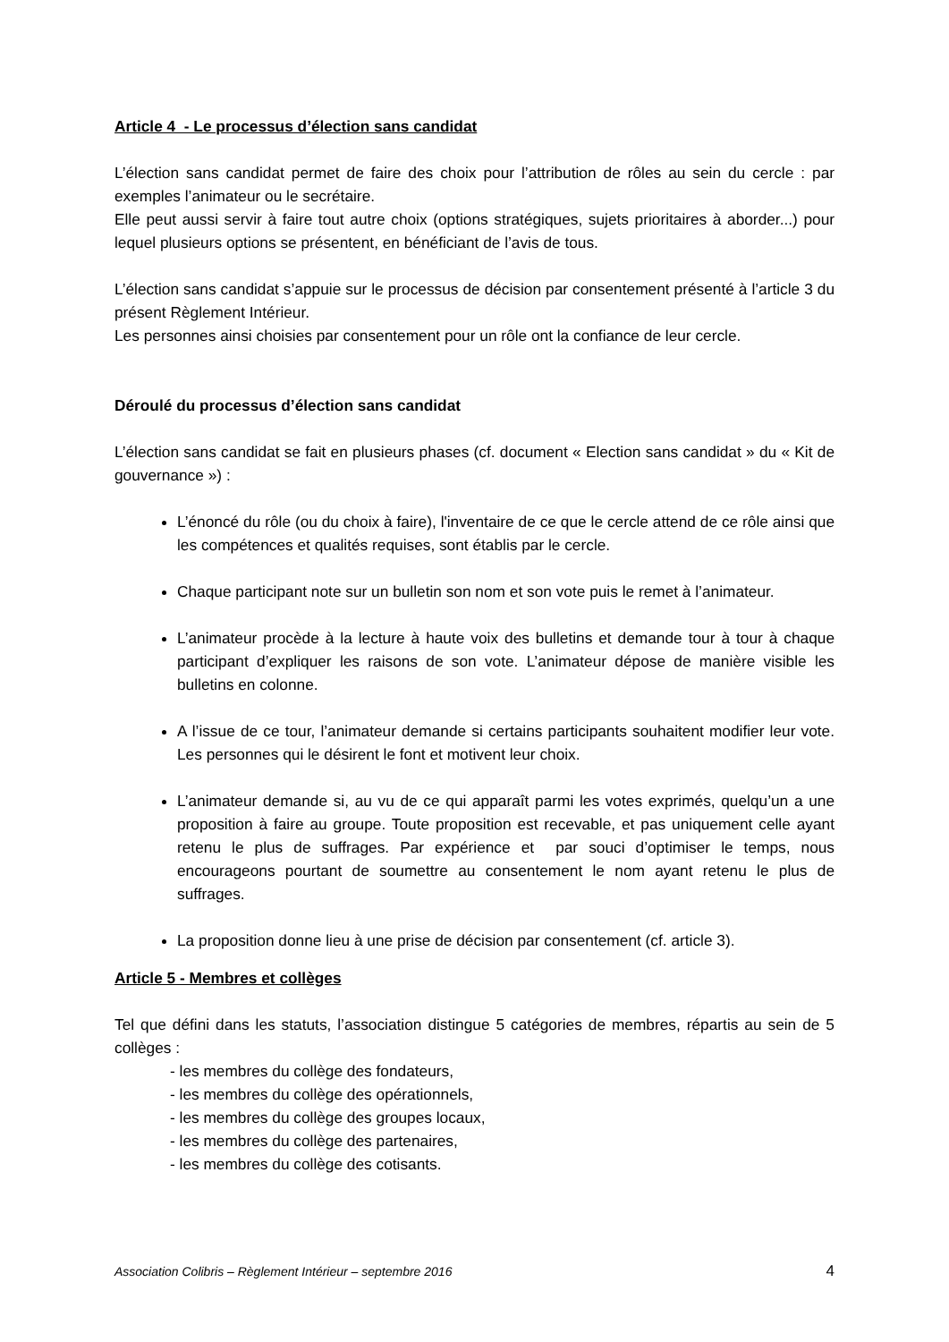Article 4 - Le processus d’élection sans candidat
L’élection sans candidat permet de faire des choix pour l’attribution de rôles au sein du cercle : par exemples l’animateur ou le secrétaire.
Elle peut aussi servir à faire tout autre choix (options stratégiques, sujets prioritaires à aborder...) pour lequel plusieurs options se présentent, en bénéficiant de l’avis de tous.
L’élection sans candidat s’appuie sur le processus de décision par consentement présenté à l’article 3 du présent Règlement Intérieur.
Les personnes ainsi choisies par consentement pour un rôle ont la confiance de leur cercle.
Déroulé du processus d’élection sans candidat
L’élection sans candidat se fait en plusieurs phases (cf. document « Election sans candidat » du « Kit de gouvernance ») :
L’énoncé du rôle (ou du choix à faire), l'inventaire de ce que le cercle attend de ce rôle ainsi que les compétences et qualités requises, sont établis par le cercle.
Chaque participant note sur un bulletin son nom et son vote puis le remet à l’animateur.
L’animateur procède à la lecture à haute voix des bulletins et demande tour à tour à chaque participant d’expliquer les raisons de son vote. L’animateur dépose de manière visible les bulletins en colonne.
A l’issue de ce tour, l’animateur demande si certains participants souhaitent modifier leur vote. Les personnes qui le désirent le font et motivent leur choix.
L’animateur demande si, au vu de ce qui apparaît parmi les votes exprimés, quelqu’un a une proposition à faire au groupe. Toute proposition est recevable, et pas uniquement celle ayant retenu le plus de suffrages. Par expérience et par souci d’optimiser le temps, nous encourageons pourtant de soumettre au consentement le nom ayant retenu le plus de suffrages.
La proposition donne lieu à une prise de décision par consentement (cf. article 3).
Article 5 - Membres et collèges
Tel que défini dans les statuts, l’association distingue 5 catégories de membres, répartis au sein de 5 collèges :
- les membres du collège des fondateurs,
- les membres du collège des opérationnels,
- les membres du collège des groupes locaux,
- les membres du collège des partenaires,
- les membres du collège des cotisants.
Association Colibris – Règlement Intérieur – septembre 2016 4